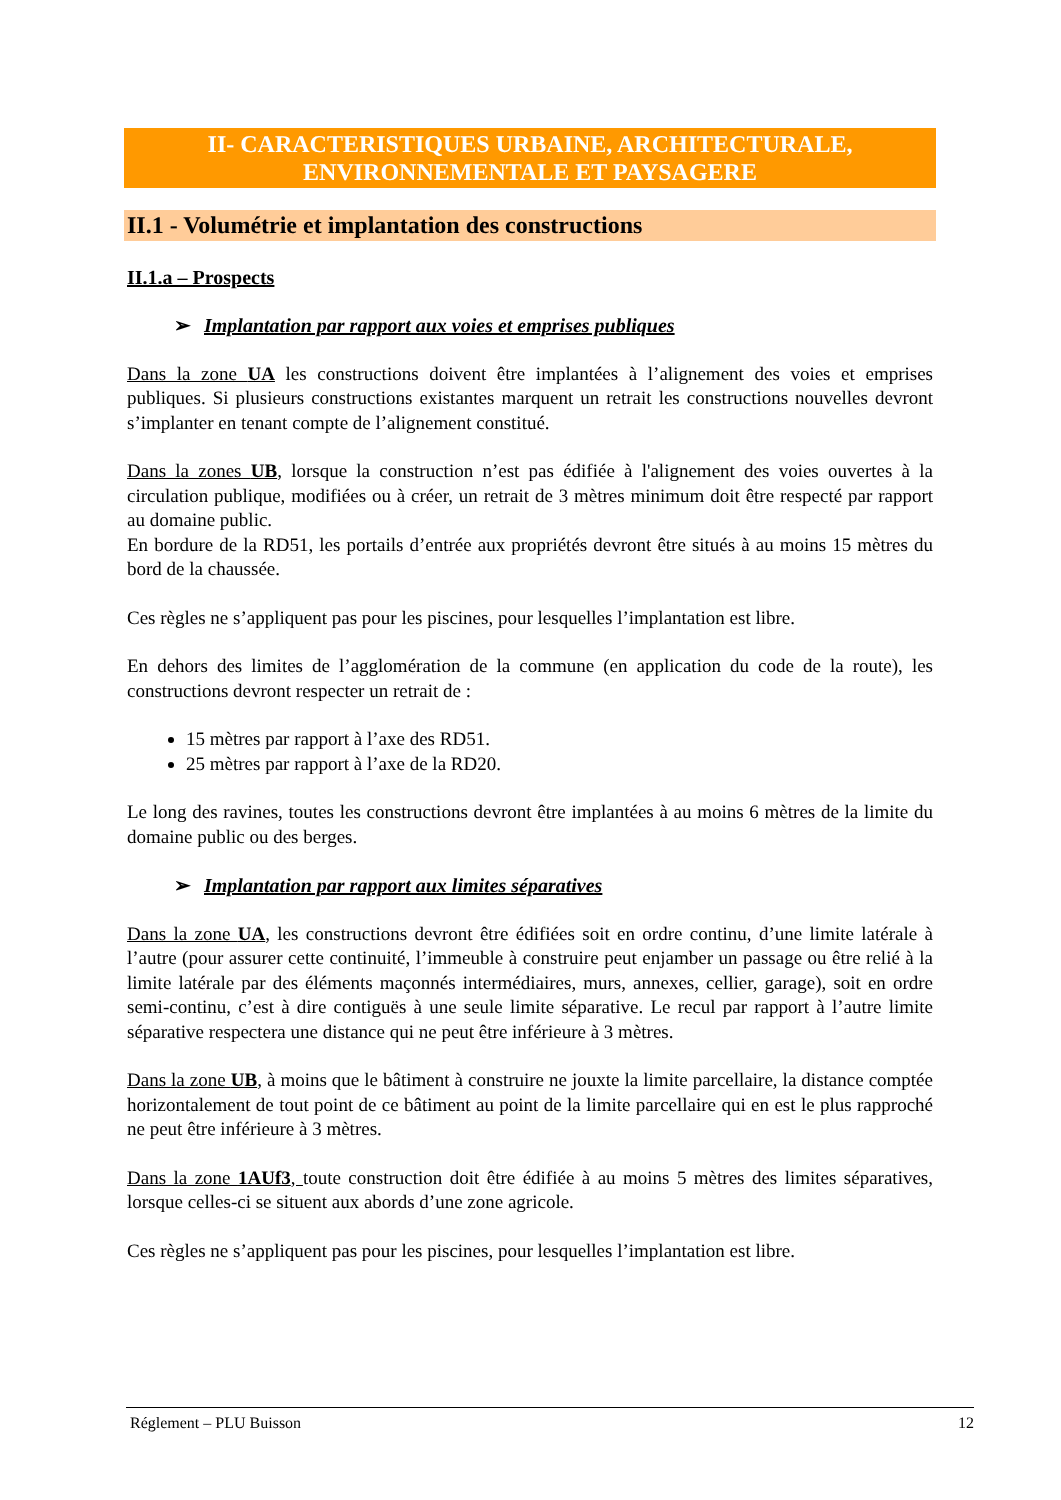II- CARACTERISTIQUES URBAINE, ARCHITECTURALE,
ENVIRONNEMENTALE ET PAYSAGERE
II.1 - Volumétrie et implantation des constructions
II.1.a – Prospects
➢ Implantation par rapport aux voies et emprises publiques
Dans la zone UA les constructions doivent être implantées à l’alignement des voies et emprises publiques. Si plusieurs constructions existantes marquent un retrait les constructions nouvelles devront s’implanter en tenant compte de l’alignement constitué.
Dans la zones UB, lorsque la construction n’est pas édifiée à l'alignement des voies ouvertes à la circulation publique, modifiées ou à créer, un retrait de 3 mètres minimum doit être respecté par rapport au domaine public.
En bordure de la RD51, les portails d’entrée aux propriétés devront être situés à au moins 15 mètres du bord de la chaussée.
Ces règles ne s’appliquent pas pour les piscines, pour lesquelles l’implantation est libre.
En dehors des limites de l’agglomération de la commune (en application du code de la route), les constructions devront respecter un retrait de :
15 mètres par rapport à l’axe des RD51.
25 mètres par rapport à l’axe de la RD20.
Le long des ravines, toutes les constructions devront être implantées à au moins 6 mètres de la limite du domaine public ou des berges.
➢ Implantation par rapport aux limites séparatives
Dans la zone UA, les constructions devront être édifiées soit en ordre continu, d’une limite latérale à l’autre (pour assurer cette continuité, l’immeuble à construire peut enjamber un passage ou être relié à la limite latérale par des éléments maçonnés intermédiaires, murs, annexes, cellier, garage), soit en ordre semi-continu, c’est à dire contiguës à une seule limite séparative. Le recul par rapport à l’autre limite séparative respectera une distance qui ne peut être inférieure à 3 mètres.
Dans la zone UB, à moins que le bâtiment à construire ne jouxte la limite parcellaire, la distance comptée horizontalement de tout point de ce bâtiment au point de la limite parcellaire qui en est le plus rapproché ne peut être inférieure à 3 mètres.
Dans la zone 1AUf3, toute construction doit être édifiée à au moins 5 mètres des limites séparatives, lorsque celles-ci se situent aux abords d’une zone agricole.
Ces règles ne s’appliquent pas pour les piscines, pour lesquelles l’implantation est libre.
Réglement – PLU Buisson 12